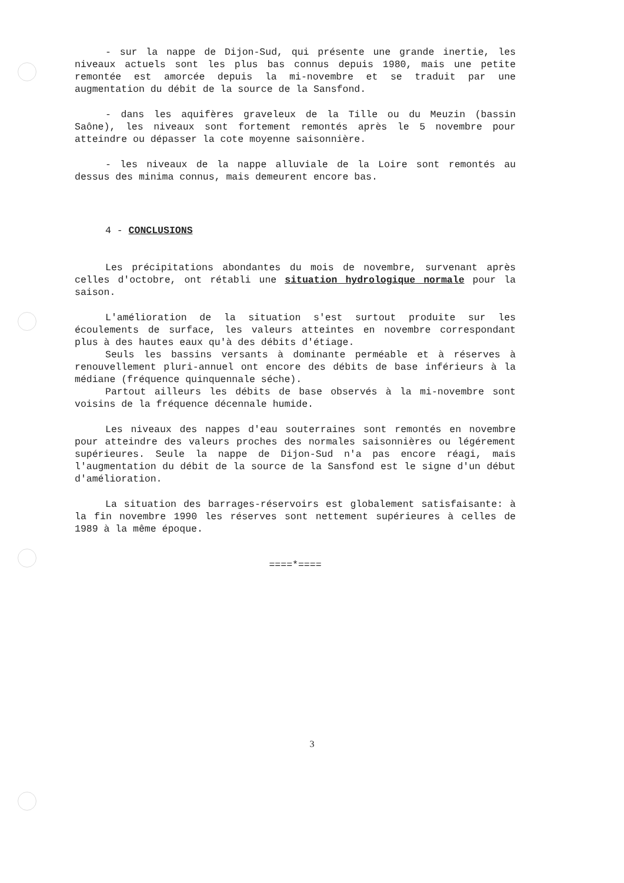- sur la nappe de Dijon-Sud, qui présente une grande inertie, les niveaux actuels sont les plus bas connus depuis 1980, mais une petite remontée est amorcée depuis la mi-novembre et se traduit par une augmentation du débit de la source de la Sansfond.
- dans les aquifères graveleux de la Tille ou du Meuzin (bassin Saône), les niveaux sont fortement remontés après le 5 novembre pour atteindre ou dépasser la cote moyenne saisonnière.
- les niveaux de la nappe alluviale de la Loire sont remontés au dessus des minima connus, mais demeurent encore bas.
4 - CONCLUSIONS
Les précipitations abondantes du mois de novembre, survenant après celles d'octobre, ont rétabli une situation hydrologique normale pour la saison.
L'amélioration de la situation s'est surtout produite sur les écoulements de surface, les valeurs atteintes en novembre correspondant plus à des hautes eaux qu'à des débits d'étiage.
Seuls les bassins versants à dominante perméable et à réserves à renouvellement pluri-annuel ont encore des débits de base inférieurs à la médiane (fréquence quinquennale séche).
Partout ailleurs les débits de base observés à la mi-novembre sont voisins de la fréquence décennale humide.
Les niveaux des nappes d'eau souterraines sont remontés en novembre pour atteindre des valeurs proches des normales saisonnières ou légérement supérieures. Seule la nappe de Dijon-Sud n'a pas encore réagi, mais l'augmentation du débit de la source de la Sansfond est le signe d'un début d'amélioration.
La situation des barrages-réservoirs est globalement satisfaisante: à la fin novembre 1990 les réserves sont nettement supérieures à celles de 1989 à la même époque.
====*====
3